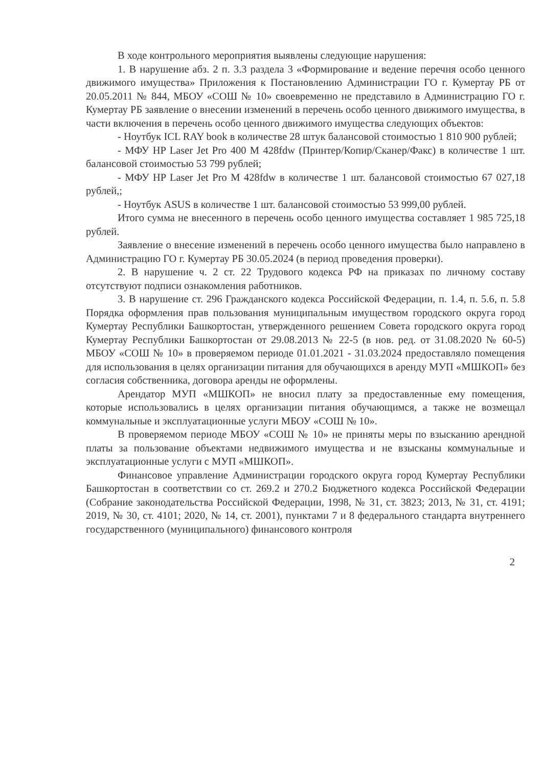В ходе контрольного мероприятия выявлены следующие нарушения:
1. В нарушение абз. 2 п. 3.3 раздела 3 «Формирование и ведение перечня особо ценного движимого имущества» Приложения к Постановлению Администрации ГО г. Кумертау РБ от 20.05.2011 № 844, МБОУ «СОШ № 10» своевременно не представило в Администрацию ГО г. Кумертау РБ заявление о внесении изменений в перечень особо ценного движимого имущества, в части включения в перечень особо ценного движимого имущества следующих объектов:
- Ноутбук ICL RAY book в количестве 28 штук балансовой стоимостью 1 810 900 рублей;
- МФУ HP Laser Jet Pro 400 M 428fdw (Принтер/Копир/Сканер/Факс) в количестве 1 шт. балансовой стоимостью 53 799 рублей;
- МФУ HP Laser Jet Pro M 428fdw в количестве 1 шт. балансовой стоимостью 67 027,18 рублей,;
- Ноутбук ASUS в количестве 1 шт. балансовой стоимостью 53 999,00 рублей.
Итого сумма не внесенного в перечень особо ценного имущества составляет 1 985 725,18 рублей.
Заявление о внесение изменений в перечень особо ценного имущества было направлено в Администрацию ГО г. Кумертау РБ 30.05.2024 (в период проведения проверки).
2. В нарушение ч. 2 ст. 22 Трудового кодекса РФ на приказах по личному составу отсутствуют подписи ознакомления работников.
3. В нарушение ст. 296 Гражданского кодекса Российской Федерации, п. 1.4, п. 5.6, п. 5.8 Порядка оформления прав пользования муниципальным имуществом городского округа город Кумертау Республики Башкортостан, утвержденного решением Совета городского округа город Кумертау Республики Башкортостан от 29.08.2013 № 22-5 (в нов. ред. от 31.08.2020 № 60-5) МБОУ «СОШ № 10» в проверяемом периоде 01.01.2021 - 31.03.2024 предоставляло помещения для использования в целях организации питания для обучающихся в аренду МУП «МШКОП» без согласия собственника, договора аренды не оформлены.
Арендатор МУП «МШКОП» не вносил плату за предоставленные ему помещения, которые использовались в целях организации питания обучающимся, а также не возмещал коммунальные и эксплуатационные услуги МБОУ «СОШ № 10».
В проверяемом периоде МБОУ «СОШ № 10» не приняты меры по взысканию арендной платы за пользование объектами недвижимого имущества и не взысканы коммунальные и эксплуатационные услуги с МУП «МШКОП».
Финансовое управление Администрации городского округа город Кумертау Республики Башкортостан в соответствии со ст. 269.2 и 270.2 Бюджетного кодекса Российской Федерации (Собрание законодательства Российской Федерации, 1998, № 31, ст. 3823; 2013, № 31, ст. 4191; 2019, № 30, ст. 4101; 2020, № 14, ст. 2001), пунктами 7 и 8 федерального стандарта внутреннего государственного (муниципального) финансового контроля
2